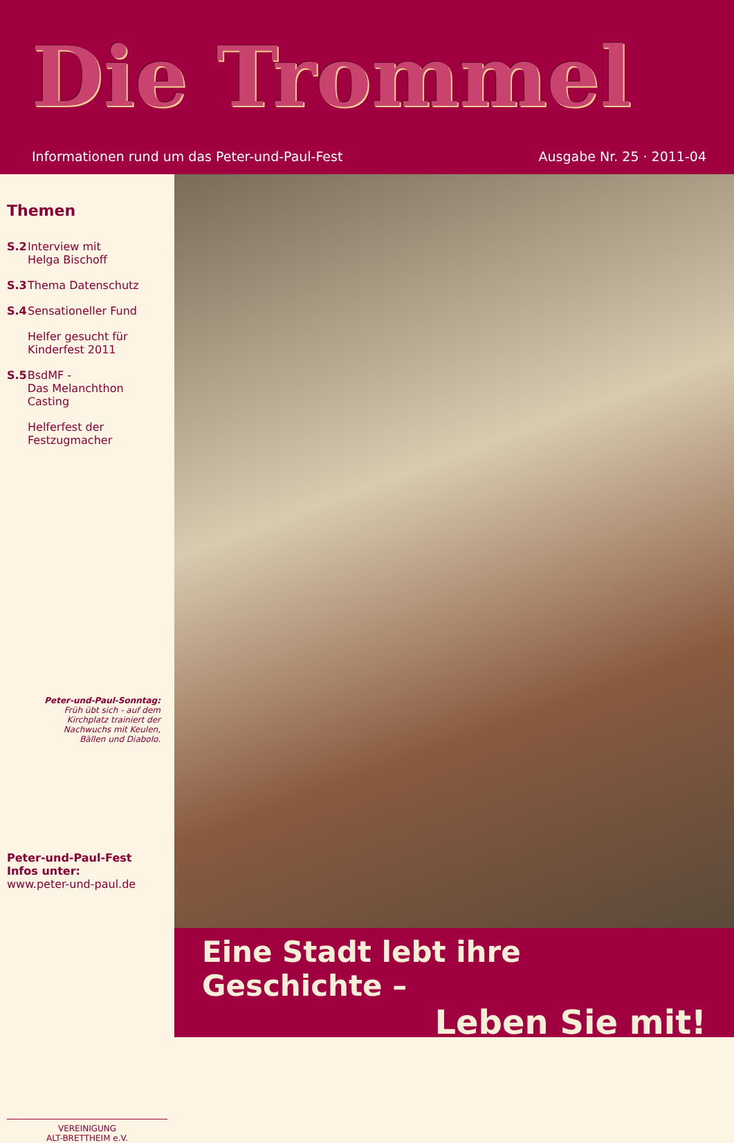Die Trommel
Informationen rund um das Peter-und-Paul-Fest Ausgabe Nr. 25 · 2011-04
Themen
S.2 Interview mit
Helga Bischoff
S.3 Thema Datenschutz
S.4 Sensationeller Fund
Helfer gesucht für
Kinderfest 2011
S.5 BsdMF -
Das Melanchthon Casting
Helferfest der
Festzugmacher
Peter-und-Paul-Sonntag:
Früh übt sich - auf dem Kirchplatz trainiert der Nachwuchs mit Keulen, Bällen und Diabolo.
Peter-und-Paul-Fest
Infos unter:
www.peter-und-paul.de
VEREINIGUNG
ALT-BRETTHEIM e.V.
Eine Stadt lebt ihre Geschichte –
Leben Sie mit!